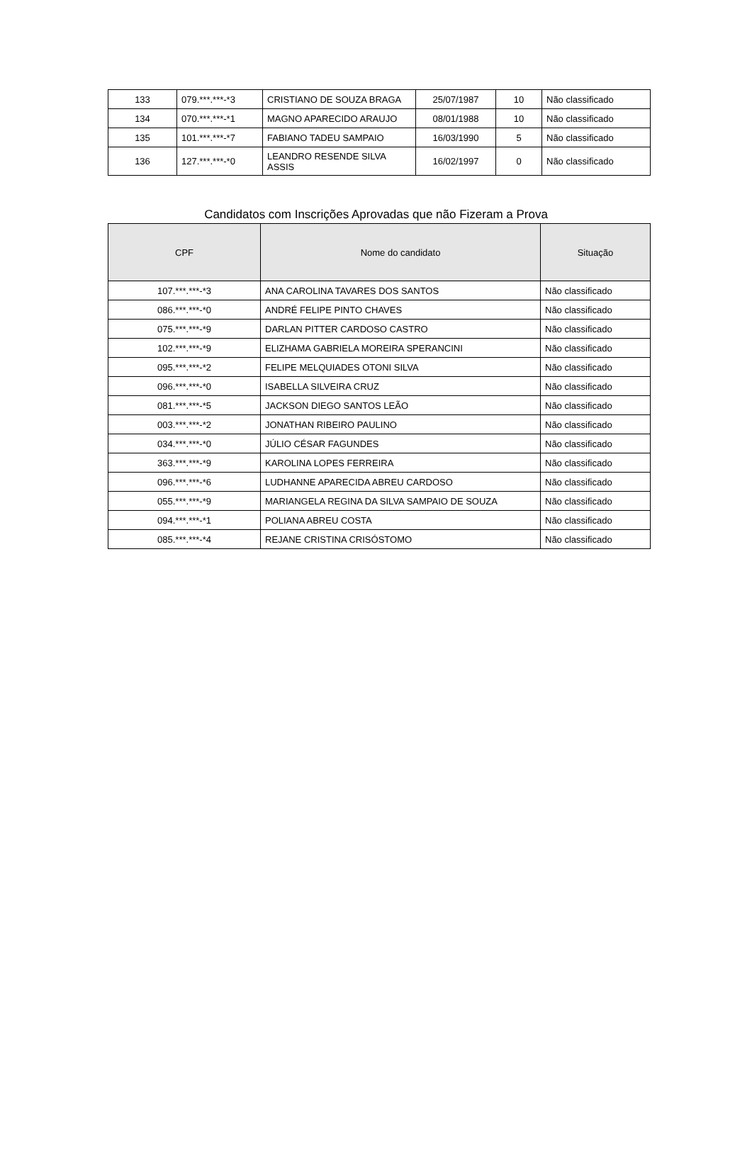| 133 | 079.***.***-*3 | CRISTIANO DE SOUZA BRAGA | 25/07/1987 | 10 | Não classificado |
| 134 | 070.***.***-*1 | MAGNO APARECIDO ARAUJO | 08/01/1988 | 10 | Não classificado |
| 135 | 101.***.***-*7 | FABIANO TADEU SAMPAIO | 16/03/1990 | 5 | Não classificado |
| 136 | 127.***.***-*0 | LEANDRO RESENDE SILVA ASSIS | 16/02/1997 | 0 | Não classificado |
Candidatos com Inscrições Aprovadas que não Fizeram a Prova
| CPF | Nome do candidato | Situação |
| --- | --- | --- |
| 107.***.***-*3 | ANA CAROLINA TAVARES DOS SANTOS | Não classificado |
| 086.***.***-*0 | ANDRÉ FELIPE PINTO CHAVES | Não classificado |
| 075.***.***-*9 | DARLAN PITTER CARDOSO CASTRO | Não classificado |
| 102.***.***-*9 | ELIZHAMA GABRIELA MOREIRA SPERANCINI | Não classificado |
| 095.***.***-*2 | FELIPE MELQUIADES OTONI SILVA | Não classificado |
| 096.***.***-*0 | ISABELLA SILVEIRA CRUZ | Não classificado |
| 081.***.***-*5 | JACKSON DIEGO SANTOS LEÃO | Não classificado |
| 003.***.***-*2 | JONATHAN RIBEIRO PAULINO | Não classificado |
| 034.***.***-*0 | JÚLIO CÉSAR FAGUNDES | Não classificado |
| 363.***.***-*9 | KAROLINA LOPES FERREIRA | Não classificado |
| 096.***.***-*6 | LUDHANNE APARECIDA ABREU CARDOSO | Não classificado |
| 055.***.***-*9 | MARIANGELA REGINA DA SILVA SAMPAIO DE SOUZA | Não classificado |
| 094.***.***-*1 | POLIANA ABREU COSTA | Não classificado |
| 085.***.***-*4 | REJANE CRISTINA CRISÓSTOMO | Não classificado |